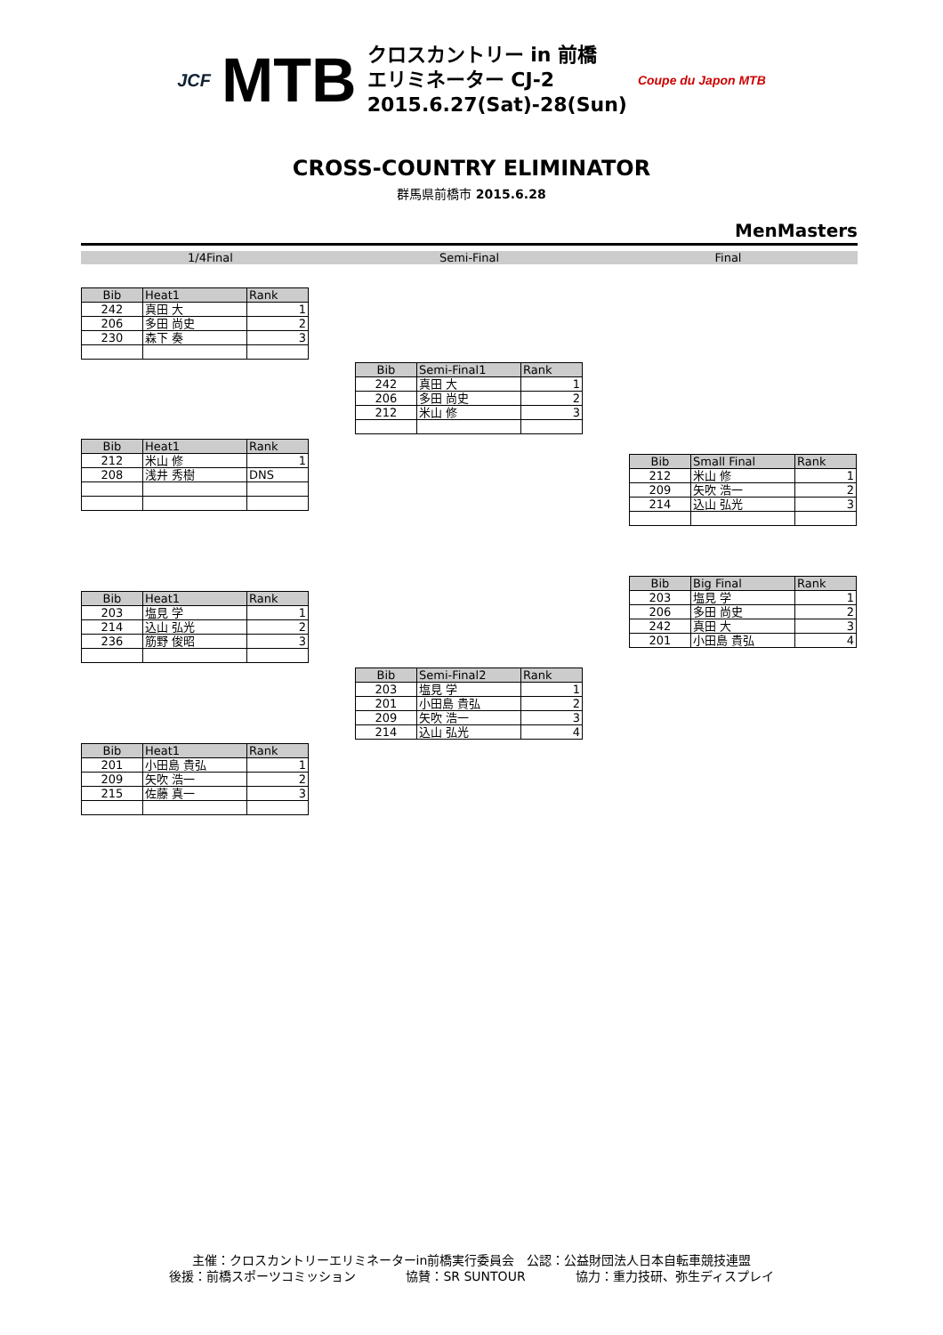JCF MTB
クロスカントリー in 前橋
エリミネーター CJ-2
2015.6.27(Sat)-28(Sun)
Coupe du Japon MTB
CROSS-COUNTRY ELIMINATOR
群馬県前橋市 2015.6.28
MenMasters
1/4Final Semi-Final Final
| Bib | Heat1 | Rank |
| --- | --- | --- |
| 242 | 真田 大 | 1 |
| 206 | 多田 尚史 | 2 |
| 230 | 森下 奏 | 3 |
| Bib | Semi-Final1 | Rank |
| --- | --- | --- |
| 242 | 真田 大 | 1 |
| 206 | 多田 尚史 | 2 |
| 212 | 米山 修 | 3 |
| Bib | Heat1 | Rank |
| --- | --- | --- |
| 212 | 米山 修 | 1 |
| 208 | 浅井 秀樹 | DNS |
| Bib | Small Final | Rank |
| --- | --- | --- |
| 212 | 米山 修 | 1 |
| 209 | 矢吹 浩一 | 2 |
| 214 | 込山 弘光 | 3 |
| Bib | Big Final | Rank |
| --- | --- | --- |
| 203 | 塩見 学 | 1 |
| 206 | 多田 尚史 | 2 |
| 242 | 真田 大 | 3 |
| 201 | 小田島 貴弘 | 4 |
| Bib | Heat1 | Rank |
| --- | --- | --- |
| 203 | 塩見 学 | 1 |
| 214 | 込山 弘光 | 2 |
| 236 | 筋野 俊昭 | 3 |
| Bib | Semi-Final2 | Rank |
| --- | --- | --- |
| 203 | 塩見 学 | 1 |
| 201 | 小田島 貴弘 | 2 |
| 209 | 矢吹 浩一 | 3 |
| 214 | 込山 弘光 | 4 |
| Bib | Heat1 | Rank |
| --- | --- | --- |
| 201 | 小田島 貴弘 | 1 |
| 209 | 矢吹 浩一 | 2 |
| 215 | 佐藤 真一 | 3 |
主催：クロスカントリーエリミネーターin前橋実行委員会　公認：公益財団法人日本自転車競技連盟
後援：前橋スポーツコミッション　　　　協賛：SR SUNTOUR　　　　協力：重力技研、弥生ディスプレイ